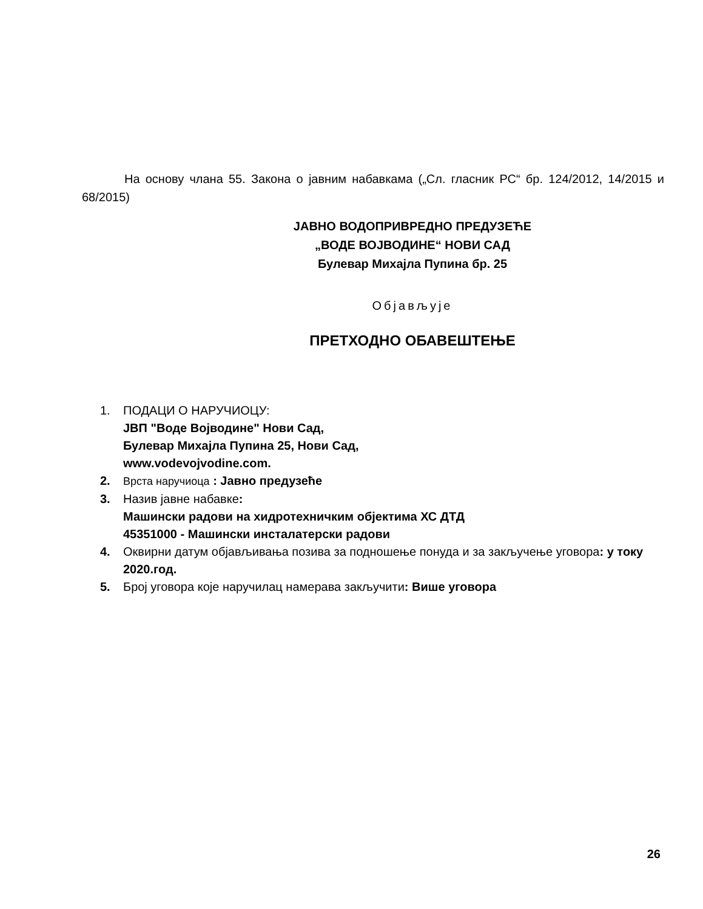На основу члана 55. Закона о јавним набавкама („Сл. гласник РС“ бр. 124/2012, 14/2015 и 68/2015)
ЈАВНО ВОДОПРИВРЕДНО ПРЕДУЗЕЋЕ
„ВОДЕ ВОЈВОДИНЕ“ НОВИ САД
Булевар Михајла Пупина бр. 25
Објављује
ПРЕТХОДНО ОБАВЕШТЕЊЕ
1. ПОДАЦИ О НАРУЧИОЦУ:
ЈВП "Воде Војводине" Нови Сад,
Булевар Михајла Пупина 25, Нови Сад,
www.vodevojvodine.com.
2. Врста наручиоца : Јавно предузеће
3. Назив јавне набавке:
Машински радови на хидротехничким објектима ХС ДТД
45351000 - Машински инсталатерски радови
4. Оквирни датум објављивања позива за подношење понуда и за закључење уговора: у току 2020.год.
5. Број уговора које наручилац намерава закључити: Више уговора
26